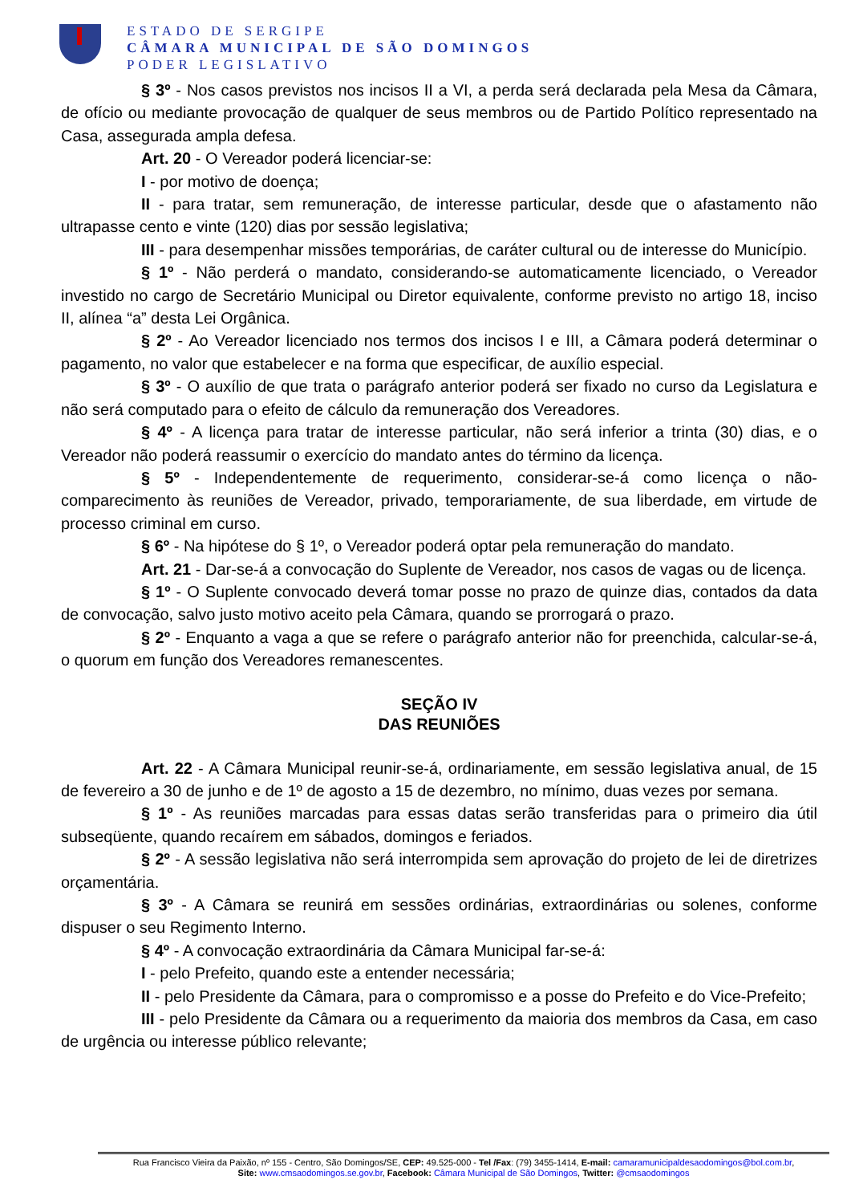ESTADO DE SERGIPE
CÂMARA MUNICIPAL DE SÃO DOMINGOS
PODER LEGISLATIVO
§ 3º - Nos casos previstos nos incisos II a VI, a perda será declarada pela Mesa da Câmara, de ofício ou mediante provocação de qualquer de seus membros ou de Partido Político representado na Casa, assegurada ampla defesa.
Art. 20 - O Vereador poderá licenciar-se:
I - por motivo de doença;
II - para tratar, sem remuneração, de interesse particular, desde que o afastamento não ultrapasse cento e vinte (120) dias por sessão legislativa;
III - para desempenhar missões temporárias, de caráter cultural ou de interesse do Município.
§ 1º - Não perderá o mandato, considerando-se automaticamente licenciado, o Vereador investido no cargo de Secretário Municipal ou Diretor equivalente, conforme previsto no artigo 18, inciso II, alínea “a” desta Lei Orgânica.
§ 2º - Ao Vereador licenciado nos termos dos incisos I e III, a Câmara poderá determinar o pagamento, no valor que estabelecer e na forma que especificar, de auxílio especial.
§ 3º - O auxílio de que trata o parágrafo anterior poderá ser fixado no curso da Legislatura e não será computado para o efeito de cálculo da remuneração dos Vereadores.
§ 4º - A licença para tratar de interesse particular, não será inferior a trinta (30) dias, e o Vereador não poderá reassumir o exercício do mandato antes do término da licença.
§ 5º - Independentemente de requerimento, considerar-se-á como licença o não-comparecimento às reuniões de Vereador, privado, temporariamente, de sua liberdade, em virtude de processo criminal em curso.
§ 6º - Na hipótese do § 1º, o Vereador poderá optar pela remuneração do mandato.
Art. 21 - Dar-se-á a convocação do Suplente de Vereador, nos casos de vagas ou de licença.
§ 1º - O Suplente convocado deverá tomar posse no prazo de quinze dias, contados da data de convocação, salvo justo motivo aceito pela Câmara, quando se prorrogará o prazo.
§ 2º - Enquanto a vaga a que se refere o parágrafo anterior não for preenchida, calcular-se-á, o quorum em função dos Vereadores remanescentes.
SEÇÃO IV
DAS REUNIÕES
Art. 22 - A Câmara Municipal reunir-se-á, ordinariamente, em sessão legislativa anual, de 15 de fevereiro a 30 de junho e de 1º de agosto a 15 de dezembro, no mínimo, duas vezes por semana.
§ 1º - As reuniões marcadas para essas datas serão transferidas para o primeiro dia útil subseqüente, quando recaírem em sábados, domingos e feriados.
§ 2º - A sessão legislativa não será interrompida sem aprovação do projeto de lei de diretrizes orçamentária.
§ 3º - A Câmara se reunirá em sessões ordinárias, extraordinárias ou solenes, conforme dispuser o seu Regimento Interno.
§ 4º - A convocação extraordinária da Câmara Municipal far-se-á:
I - pelo Prefeito, quando este a entender necessária;
II - pelo Presidente da Câmara, para o compromisso e a posse do Prefeito e do Vice-Prefeito;
III - pelo Presidente da Câmara ou a requerimento da maioria dos membros da Casa, em caso de urgência ou interesse público relevante;
Rua Francisco Vieira da Paixão, nº 155 - Centro, São Domingos/SE, CEP: 49.525-000 - Tel /Fax: (79) 3455-1414, E-mail: camaramunicipaldesaodomingos@bol.com.br,
Site: www.cmsaodomingos.se.gov.br, Facebook: Câmara Municipal de São Domingos, Twitter: @cmsaodomingos